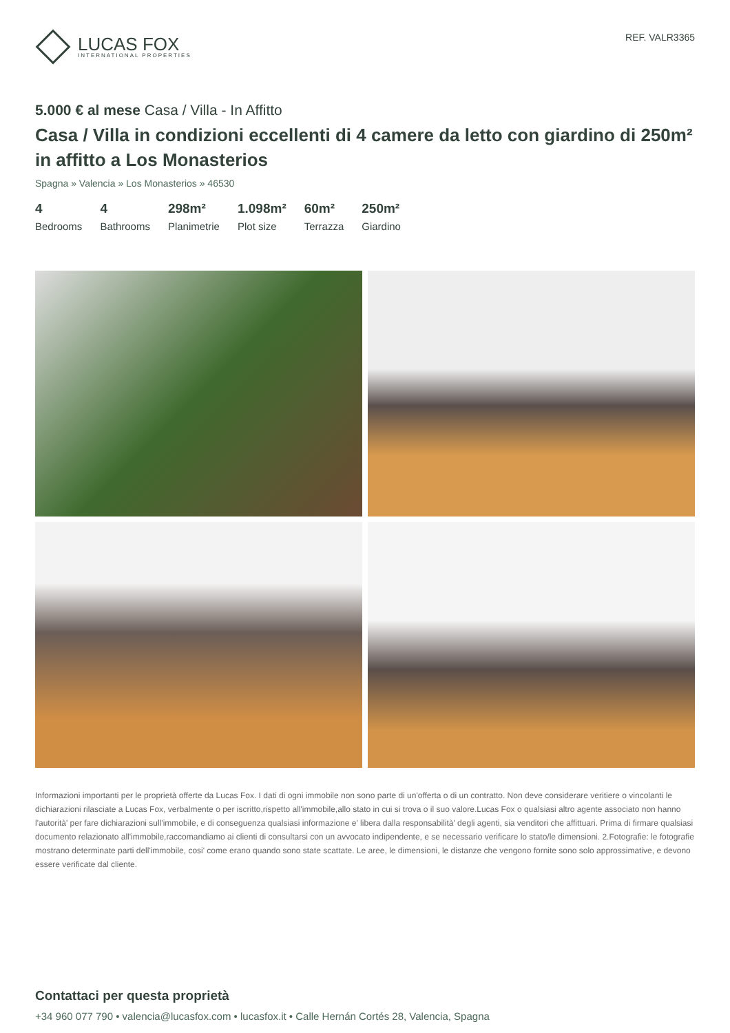LUCAS FOX
INTERNATIONAL PROPERTIES
REF. VALR3365
5.000 € al mese Casa / Villa - In Affitto
Casa / Villa in condizioni eccellenti di 4 camere da letto con giardino di 250m² in affitto a Los Monasterios
Spagna » Valencia » Los Monasterios » 46530
4
Bedrooms
4
Bathrooms
298m²
Planimetrie
1.098m²
Plot size
60m²
Terrazza
250m²
Giardino
Informazioni importanti per le proprietà offerte da Lucas Fox. I dati di ogni immobile non sono parte di un'offerta o di un contratto. Non deve considerare veritiere o vincolanti le dichiarazioni rilasciate a Lucas Fox, verbalmente o per iscritto,rispetto all'immobile,allo stato in cui si trova o il suo valore.Lucas Fox o qualsiasi altro agente associato non hanno l'autorità' per fare dichiarazioni sull'immobile, e di conseguenza qualsiasi informazione e' libera dalla responsabilità' degli agenti, sia venditori che affittuari. Prima di firmare qualsiasi documento relazionato all'immobile,raccomandiamo ai clienti di consultarsi con un avvocato indipendente, e se necessario verificare lo stato/le dimensioni. 2.Fotografie: le fotografie mostrano determinate parti dell'immobile, cosi' come erano quando sono state scattate. Le aree, le dimensioni, le distanze che vengono fornite sono solo approssimative, e devono essere verificate dal cliente.
Contattaci per questa proprietà
+34 960 077 790 • valencia@lucasfox.com • lucasfox.it • Calle Hernán Cortés 28, Valencia, Spagna